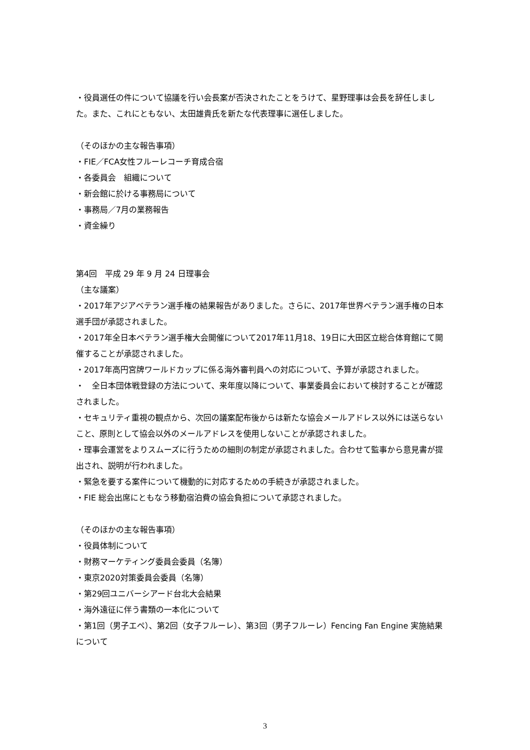・役員選任の件について協議を行い会長案が否決されたことをうけて、星野理事は会長を辞任しました。また、これにともない、太田雄貴氏を新たな代表理事に選任しました。
（そのほかの主な報告事項）
・FIE／FCA女性フルーレコーチ育成合宿
・各委員会　組織について
・新会館に於ける事務局について
・事務局／7月の業務報告
・資金繰り
第4回　平成 29 年 9 月 24 日理事会
（主な議案）
・2017年アジアベテラン選手権の結果報告がありました。さらに、2017年世界ベテラン選手権の日本選手団が承認されました。
・2017年全日本ベテラン選手権大会開催について2017年11月18、19日に大田区立総合体育館にて開催することが承認されました。
・2017年高円宮牌ワールドカップに係る海外審判員への対応について、予算が承認されました。
・　全日本団体戦登録の方法について、来年度以降について、事業委員会において検討することが確認されました。
・セキュリティ重視の観点から、次回の議案配布後からは新たな協会メールアドレス以外には送らないこと、原則として協会以外のメールアドレスを使用しないことが承認されました。
・理事会運営をよりスムーズに行うための細則の制定が承認されました。合わせて監事から意見書が提出され、説明が行われました。
・緊急を要する案件について機動的に対応するための手続きが承認されました。
・FIE 総会出席にともなう移動宿泊費の協会負担について承認されました。
（そのほかの主な報告事項）
・役員体制について
・財務マーケティング委員会委員（名簿）
・東京2020対策委員会委員（名簿）
・第29回ユニバーシアード台北大会結果
・海外遠征に伴う書類の一本化について
・第1回（男子エペ）、第2回（女子フルーレ）、第3回（男子フルーレ）Fencing Fan Engine 実施結果について
3